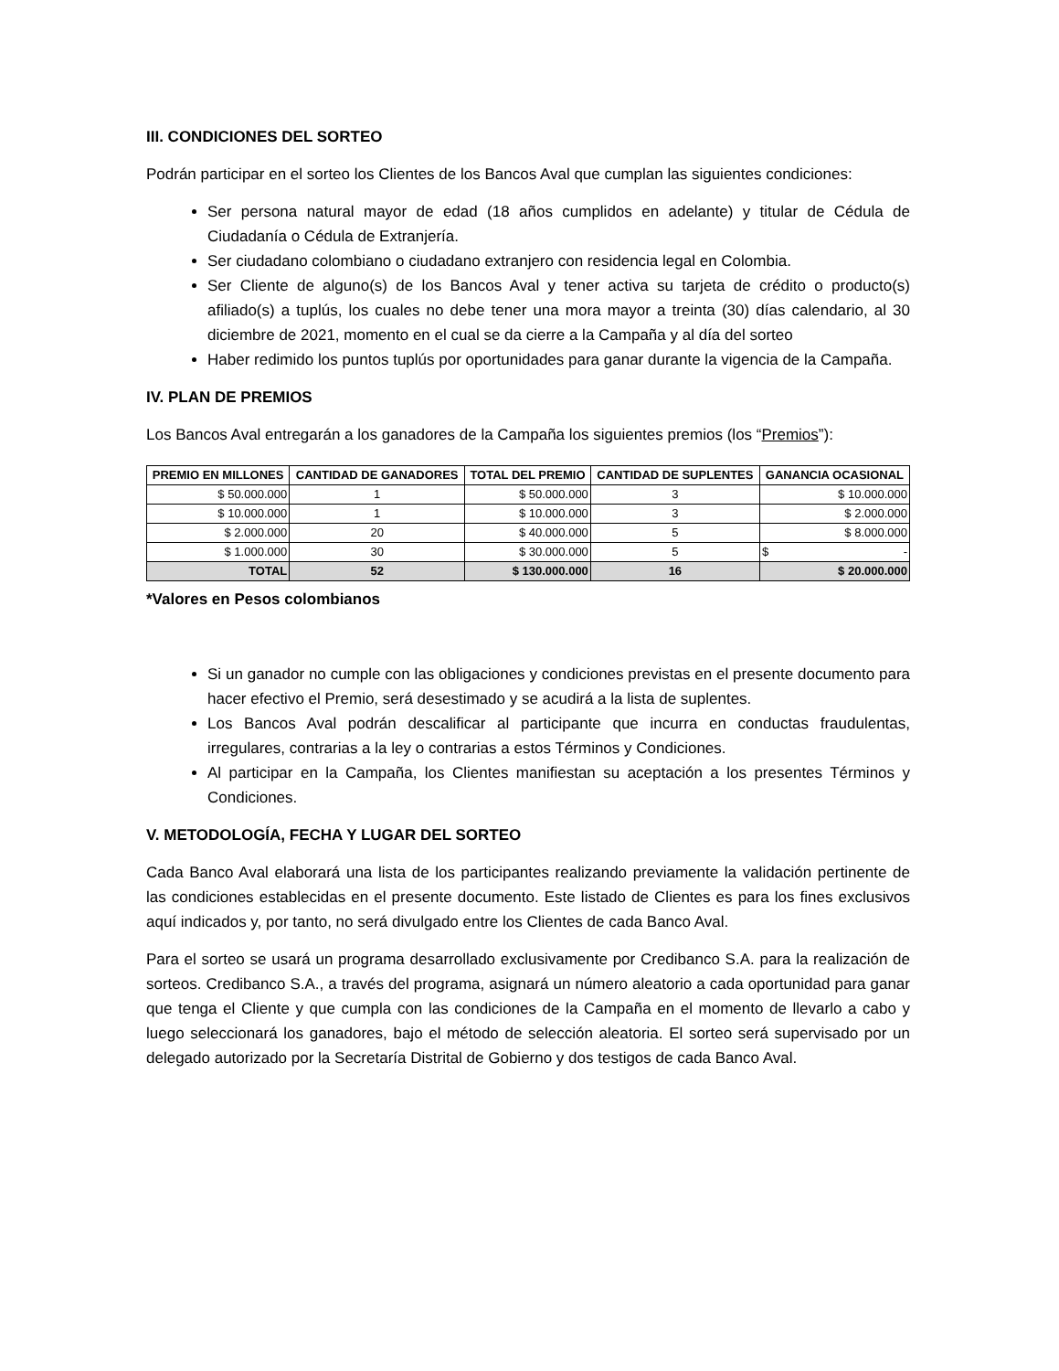III. CONDICIONES DEL SORTEO
Podrán participar en el sorteo los Clientes de los Bancos Aval que cumplan las siguientes condiciones:
Ser persona natural mayor de edad (18 años cumplidos en adelante) y titular de Cédula de Ciudadanía o Cédula de Extranjería.
Ser ciudadano colombiano o ciudadano extranjero con residencia legal en Colombia.
Ser Cliente de alguno(s) de los Bancos Aval y tener activa su tarjeta de crédito o producto(s) afiliado(s) a tuplús, los cuales no debe tener una mora mayor a treinta (30) días calendario, al 30 diciembre de 2021, momento en el cual se da cierre a la Campaña y al día del sorteo
Haber redimido los puntos tuplús por oportunidades para ganar durante la vigencia de la Campaña.
IV. PLAN DE PREMIOS
Los Bancos Aval entregarán a los ganadores de la Campaña los siguientes premios (los “Premios”):
| PREMIO EN MILLONES | CANTIDAD DE GANADORES | TOTAL DEL PREMIO | CANTIDAD DE SUPLENTES | GANANCIA OCASIONAL |
| --- | --- | --- | --- | --- |
| $ 50.000.000 | 1 | $ 50.000.000 | 3 | $ 10.000.000 |
| $ 10.000.000 | 1 | $ 10.000.000 | 3 | $ 2.000.000 |
| $ 2.000.000 | 20 | $ 40.000.000 | 5 | $ 8.000.000 |
| $ 1.000.000 | 30 | $ 30.000.000 | 5 | $ - |
| TOTAL | 52 | $ 130.000.000 | 16 | $ 20.000.000 |
*Valores en Pesos colombianos
Si un ganador no cumple con las obligaciones y condiciones previstas en el presente documento para hacer efectivo el Premio, será desestimado y se acudirá a la lista de suplentes.
Los Bancos Aval podrán descalificar al participante que incurra en conductas fraudulentas, irregulares, contrarias a la ley o contrarias a estos Términos y Condiciones.
Al participar en la Campaña, los Clientes manifiestan su aceptación a los presentes Términos y Condiciones.
V. METODOLOGÍA, FECHA Y LUGAR DEL SORTEO
Cada Banco Aval elaborará una lista de los participantes realizando previamente la validación pertinente de las condiciones establecidas en el presente documento. Este listado de Clientes es para los fines exclusivos aquí indicados y, por tanto, no será divulgado entre los Clientes de cada Banco Aval.
Para el sorteo se usará un programa desarrollado exclusivamente por Credibanco S.A. para la realización de sorteos. Credibanco S.A., a través del programa, asignará un número aleatorio a cada oportunidad para ganar que tenga el Cliente y que cumpla con las condiciones de la Campaña en el momento de llevarlo a cabo y luego seleccionará los ganadores, bajo el método de selección aleatoria. El sorteo será supervisado por un delegado autorizado por la Secretaría Distrital de Gobierno y dos testigos de cada Banco Aval.